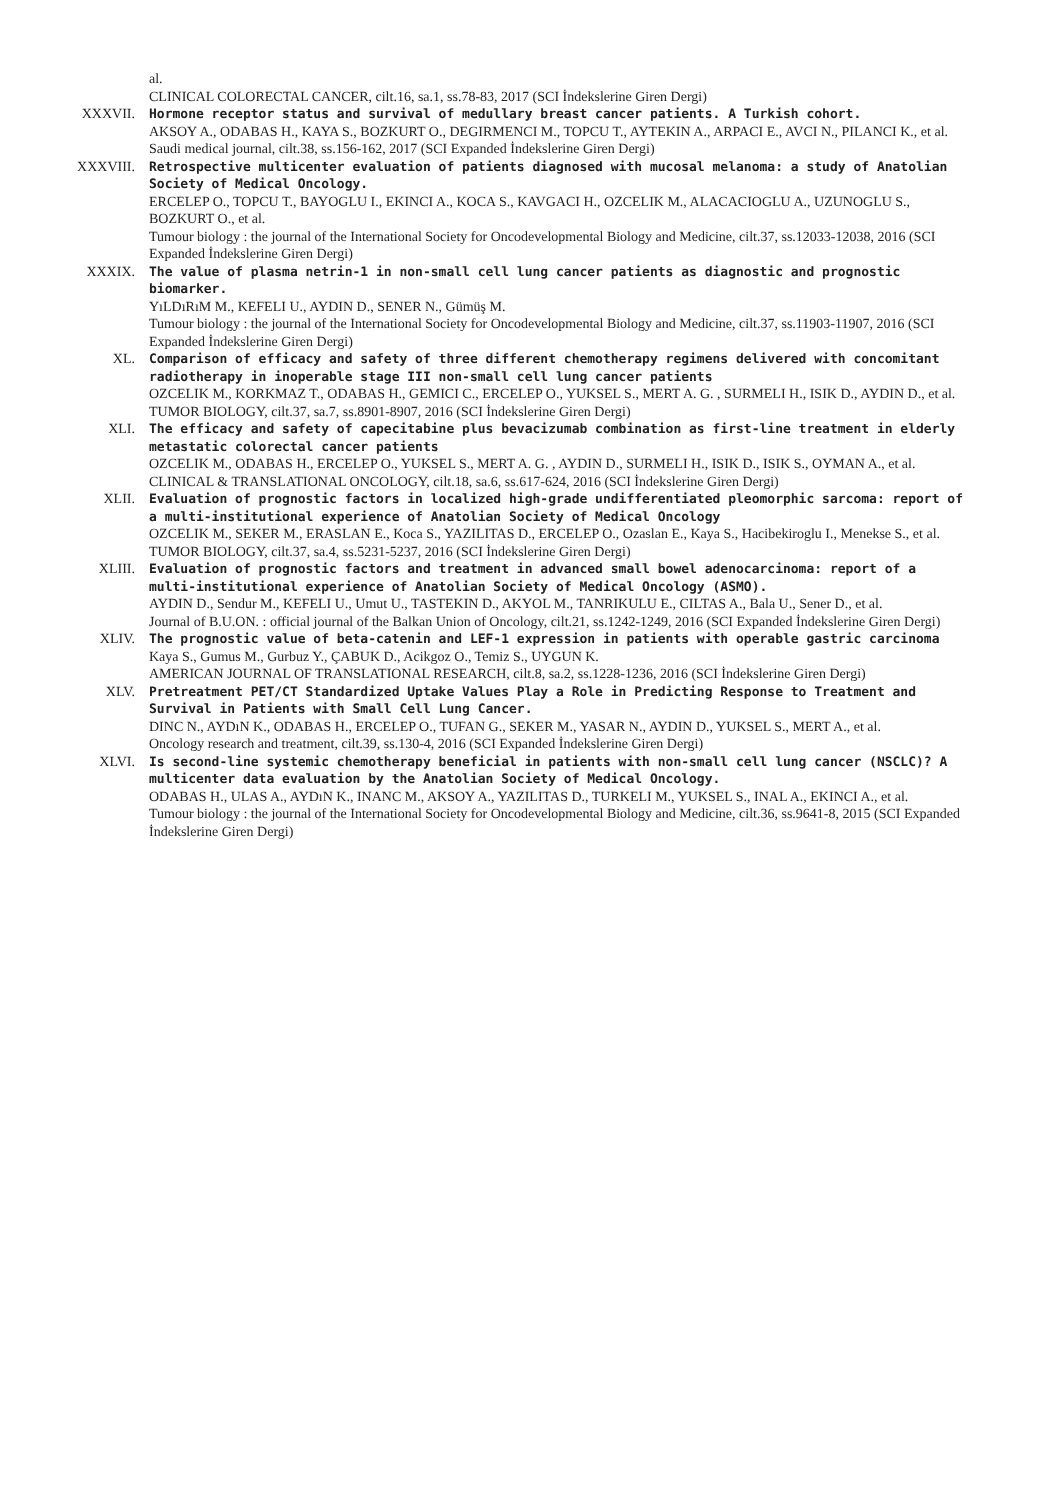al.
CLINICAL COLORECTAL CANCER, cilt.16, sa.1, ss.78-83, 2017 (SCI İndekslerine Giren Dergi)
XXXVII. Hormone receptor status and survival of medullary breast cancer patients. A Turkish cohort.
AKSOY A., ODABAS H., KAYA S., BOZKURT O., DEGIRMENCI M., TOPCU T., AYTEKIN A., ARPACI E., AVCI N., PILANCI K., et al.
Saudi medical journal, cilt.38, ss.156-162, 2017 (SCI Expanded İndekslerine Giren Dergi)
XXXVIII. Retrospective multicenter evaluation of patients diagnosed with mucosal melanoma: a study of Anatolian Society of Medical Oncology.
ERCELEP O., TOPCU T., BAYOGLU I., EKINCI A., KOCA S., KAVGACI H., OZCELIK M., ALACACIOGLU A., UZUNOGLU S., BOZKURT O., et al.
Tumour biology : the journal of the International Society for Oncodevelopmental Biology and Medicine, cilt.37, ss.12033-12038, 2016 (SCI Expanded İndekslerine Giren Dergi)
XXXIX. The value of plasma netrin-1 in non-small cell lung cancer patients as diagnostic and prognostic biomarker.
YıLDıRıM M., KEFELI U., AYDIN D., SENER N., Gümüş M.
Tumour biology : the journal of the International Society for Oncodevelopmental Biology and Medicine, cilt.37, ss.11903-11907, 2016 (SCI Expanded İndekslerine Giren Dergi)
XL. Comparison of efficacy and safety of three different chemotherapy regimens delivered with concomitant radiotherapy in inoperable stage III non-small cell lung cancer patients
OZCELIK M., KORKMAZ T., ODABAS H., GEMICI C., ERCELEP O., YUKSEL S., MERT A. G. , SURMELI H., ISIK D., AYDIN D., et al.
TUMOR BIOLOGY, cilt.37, sa.7, ss.8901-8907, 2016 (SCI İndekslerine Giren Dergi)
XLI. The efficacy and safety of capecitabine plus bevacizumab combination as first-line treatment in elderly metastatic colorectal cancer patients
OZCELIK M., ODABAS H., ERCELEP O., YUKSEL S., MERT A. G. , AYDIN D., SURMELI H., ISIK D., ISIK S., OYMAN A., et al.
CLINICAL & TRANSLATIONAL ONCOLOGY, cilt.18, sa.6, ss.617-624, 2016 (SCI İndekslerine Giren Dergi)
XLII. Evaluation of prognostic factors in localized high-grade undifferentiated pleomorphic sarcoma: report of a multi-institutional experience of Anatolian Society of Medical Oncology
OZCELIK M., SEKER M., ERASLAN E., Koca S., YAZILITAS D., ERCELEP O., Ozaslan E., Kaya S., Hacibekiroglu I., Menekse S., et al.
TUMOR BIOLOGY, cilt.37, sa.4, ss.5231-5237, 2016 (SCI İndekslerine Giren Dergi)
XLIII. Evaluation of prognostic factors and treatment in advanced small bowel adenocarcinoma: report of a multi-institutional experience of Anatolian Society of Medical Oncology (ASMO).
AYDIN D., Sendur M., KEFELI U., Umut U., TASTEKIN D., AKYOL M., TANRIKULU E., CILTAS A., Bala U., Sener D., et al.
Journal of B.U.ON. : official journal of the Balkan Union of Oncology, cilt.21, ss.1242-1249, 2016 (SCI Expanded İndekslerine Giren Dergi)
XLIV. The prognostic value of beta-catenin and LEF-1 expression in patients with operable gastric carcinoma
Kaya S., Gumus M., Gurbuz Y., ÇABUK D., Acikgoz O., Temiz S., UYGUN K.
AMERICAN JOURNAL OF TRANSLATIONAL RESEARCH, cilt.8, sa.2, ss.1228-1236, 2016 (SCI İndekslerine Giren Dergi)
XLV. Pretreatment PET/CT Standardized Uptake Values Play a Role in Predicting Response to Treatment and Survival in Patients with Small Cell Lung Cancer.
DINC N., AYDıN K., ODABAS H., ERCELEP O., TUFAN G., SEKER M., YASAR N., AYDIN D., YUKSEL S., MERT A., et al.
Oncology research and treatment, cilt.39, ss.130-4, 2016 (SCI Expanded İndekslerine Giren Dergi)
XLVI. Is second-line systemic chemotherapy beneficial in patients with non-small cell lung cancer (NSCLC)? A multicenter data evaluation by the Anatolian Society of Medical Oncology.
ODABAS H., ULAS A., AYDıN K., INANC M., AKSOY A., YAZILITAS D., TURKELI M., YUKSEL S., INAL A., EKINCI A., et al.
Tumour biology : the journal of the International Society for Oncodevelopmental Biology and Medicine, cilt.36, ss.9641-8, 2015 (SCI Expanded İndekslerine Giren Dergi)